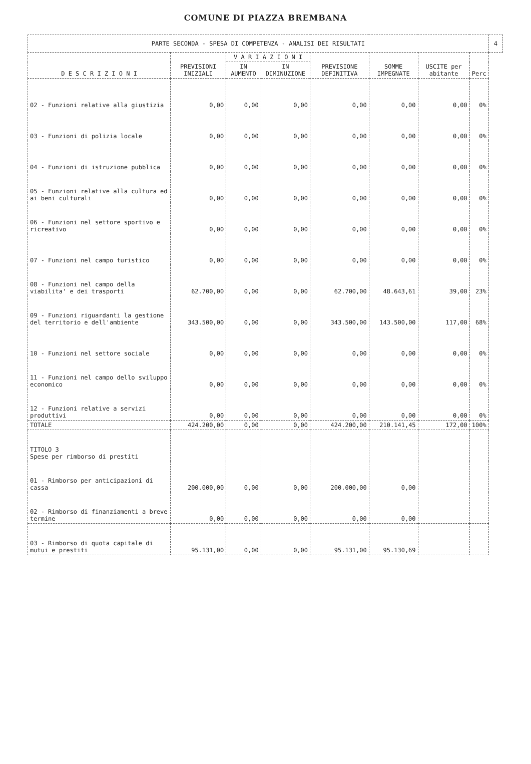COMUNE DI PIAZZA BREMBANA
| PARTE SECONDA - SPESA DI COMPETENZA - ANALISI DEI RISULTATI | | | | | | | | 4 |
| D E S C R I Z I O N I | PREVISIONI INIZIALI | V A R I A Z I O N I | | PREVISIONE DEFINITIVA | SOMME IMPEGNATE | USCITE per abitante | Perc | |
| | | IN AUMENTO | IN DIMINUZIONE | | | | | |
| 02 - Funzioni relative alla giustizia | 0,00 | 0,00 | 0,00 | 0,00 | 0,00 | 0,00 | 0% | |
| 03 - Funzioni di polizia locale | 0,00 | 0,00 | 0,00 | 0,00 | 0,00 | 0,00 | 0% | |
| 04 - Funzioni di istruzione pubblica | 0,00 | 0,00 | 0,00 | 0,00 | 0,00 | 0,00 | 0% | |
| 05 - Funzioni relative alla cultura ed ai beni culturali | 0,00 | 0,00 | 0,00 | 0,00 | 0,00 | 0,00 | 0% | |
| 06 - Funzioni nel settore sportivo e ricreativo | 0,00 | 0,00 | 0,00 | 0,00 | 0,00 | 0,00 | 0% | |
| 07 - Funzioni nel campo turistico | 0,00 | 0,00 | 0,00 | 0,00 | 0,00 | 0,00 | 0% | |
| 08 - Funzioni nel campo della viabilita' e dei trasporti | 62.700,00 | 0,00 | 0,00 | 62.700,00 | 48.643,61 | 39,00 | 23% | |
| 09 - Funzioni riguardanti la gestione del territorio e dell'ambiente | 343.500,00 | 0,00 | 0,00 | 343.500,00 | 143.500,00 | 117,00 | 68% | |
| 10 - Funzioni nel settore sociale | 0,00 | 0,00 | 0,00 | 0,00 | 0,00 | 0,00 | 0% | |
| 11 - Funzioni nel campo dello sviluppo economico | 0,00 | 0,00 | 0,00 | 0,00 | 0,00 | 0,00 | 0% | |
| 12 - Funzioni relative a servizi produttivi | 0,00 | 0,00 | 0,00 | 0,00 | 0,00 | 0,00 | 0% | |
| TOTALE | 424.200,00 | 0,00 | 0,00 | 424.200,00 | 210.141,45 | 172,00 | 100% | |
| TITOLO 3 Spese per rimborso di prestiti | | | | | | | | |
| 01 - Rimborso per anticipazioni di cassa | 200.000,00 | 0,00 | 0,00 | 200.000,00 | 0,00 | | | |
| 02 - Rimborso di finanziamenti a breve termine | 0,00 | 0,00 | 0,00 | 0,00 | 0,00 | | | |
| 03 - Rimborso di quota capitale di mutui e prestiti | 95.131,00 | 0,00 | 0,00 | 95.131,00 | 95.130,69 | | | |